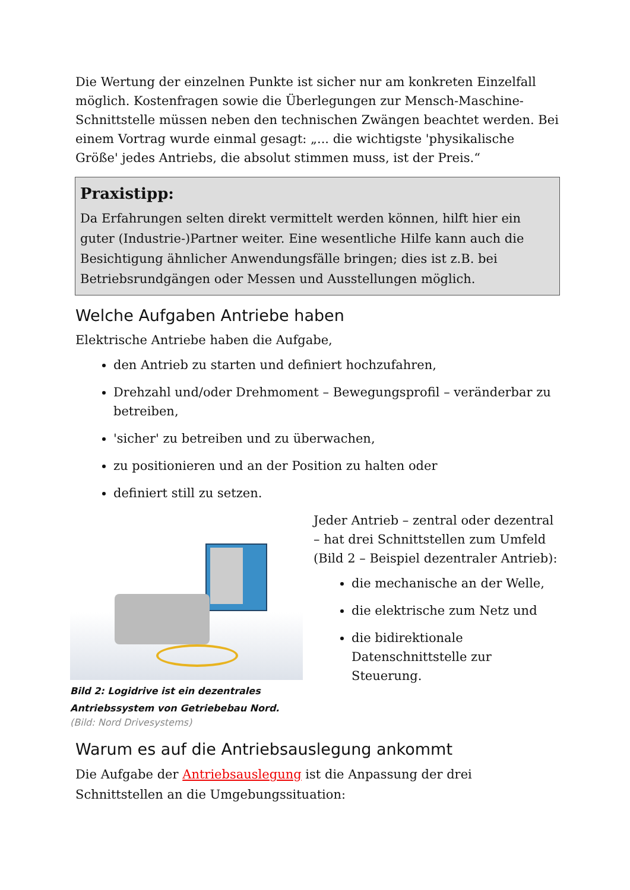Die Wertung der einzelnen Punkte ist sicher nur am konkreten Einzelfall möglich. Kostenfragen sowie die Überlegungen zur Mensch-Maschine-Schnittstelle müssen neben den technischen Zwängen beachtet werden. Bei einem Vortrag wurde einmal gesagt: „... die wichtigste 'physikalische Größe' jedes Antriebs, die absolut stimmen muss, ist der Preis.“
Praxistipp:
Da Erfahrungen selten direkt vermittelt werden können, hilft hier ein guter (Industrie-)Partner weiter. Eine wesentliche Hilfe kann auch die Besichtigung ähnlicher Anwendungsfälle bringen; dies ist z.B. bei Betriebsrundgängen oder Messen und Ausstellungen möglich.
Welche Aufgaben Antriebe haben
Elektrische Antriebe haben die Aufgabe,
den Antrieb zu starten und definiert hochzufahren,
Drehzahl und/oder Drehmoment – Bewegungsprofil – veränderbar zu betreiben,
'sicher' zu betreiben und zu überwachen,
zu positionieren und an der Position zu halten oder
definiert still zu setzen.
Bild 2: Logidrive ist ein dezentrales Antriebssystem von Getriebebau Nord.
(Bild: Nord Drivesystems)
Jeder Antrieb – zentral oder dezentral – hat drei Schnittstellen zum Umfeld (Bild 2 – Beispiel dezentraler Antrieb):
die mechanische an der Welle,
die elektrische zum Netz und
die bidirektionale Datenschnittstelle zur Steuerung.
Warum es auf die Antriebsauslegung ankommt
Die Aufgabe der Antriebsauslegung ist die Anpassung der drei Schnittstellen an die Umgebungssituation: